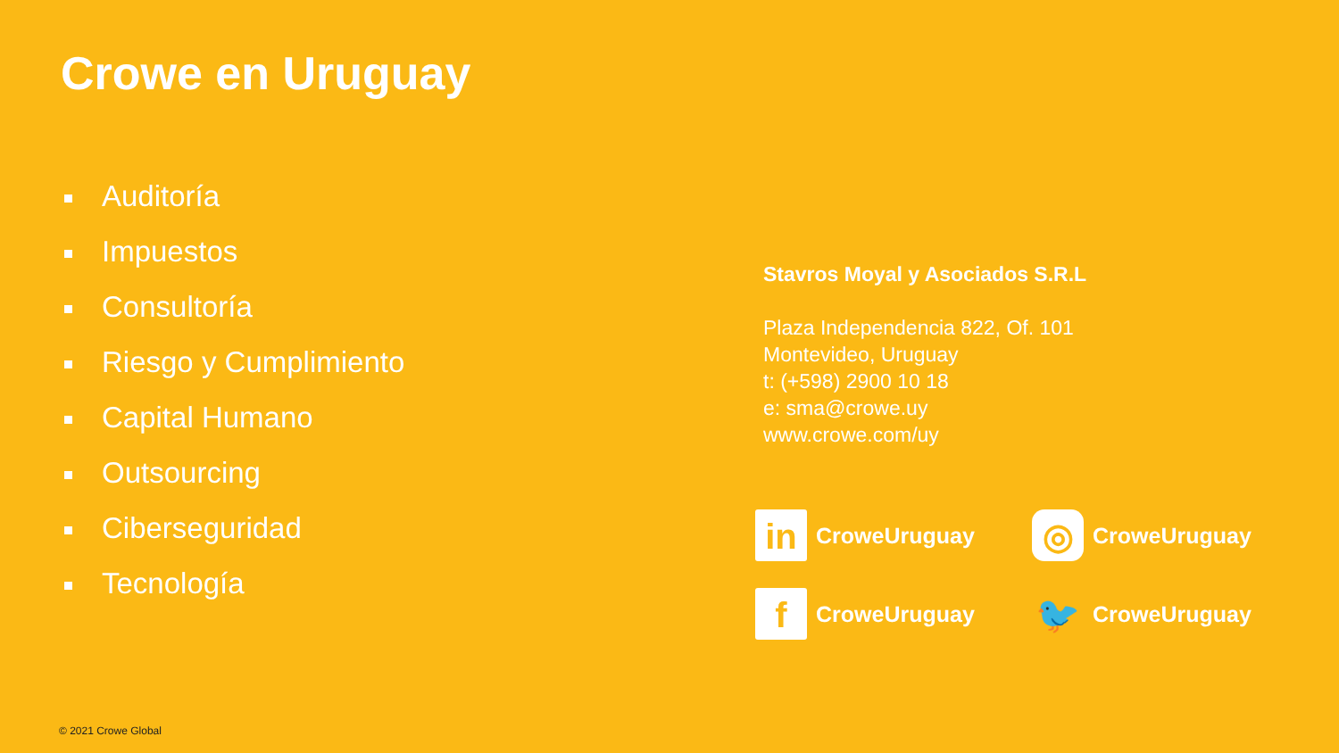Crowe en Uruguay
Auditoría
Impuestos
Consultoría
Riesgo y Cumplimiento
Capital Humano
Outsourcing
Ciberseguridad
Tecnología
Stavros Moyal y Asociados S.R.L
Plaza Independencia 822, Of. 101
Montevideo, Uruguay
t: (+598) 2900 10 18
e: sma@crowe.uy
www.crowe.com/uy
in CroweUruguay
◎ CroweUruguay
f CroweUruguay
🐦 CroweUruguay
© 2021 Crowe Global